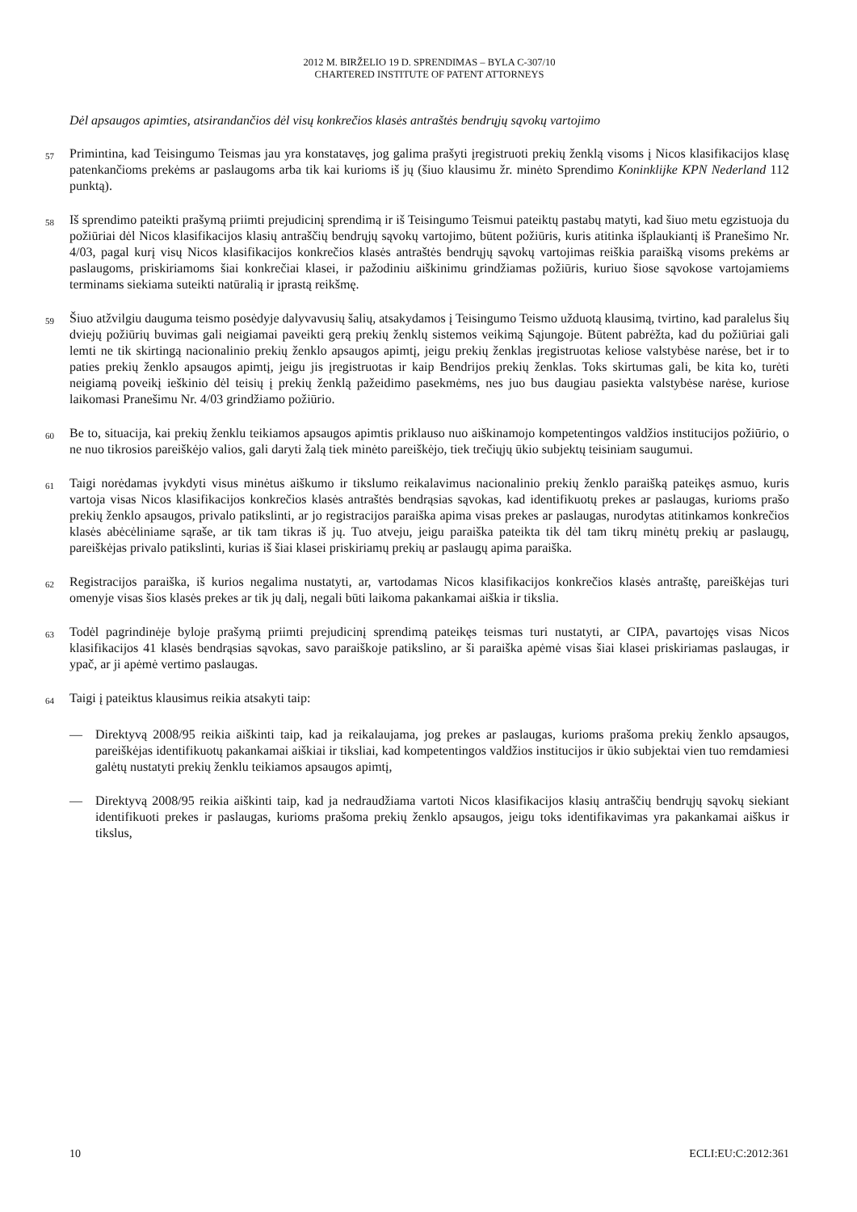2012 M. BIRŽELIO 19 D. SPRENDIMAS – BYLA C-307/10
CHARTERED INSTITUTE OF PATENT ATTORNEYS
Dėl apsaugos apimties, atsirandančios dėl visų konkrečios klasės antraštės bendrųjų sąvokų vartojimo
57 Primintina, kad Teisingumo Teismas jau yra konstatavęs, jog galima prašyti įregistruoti prekių ženklą visoms į Nicos klasifikacijos klasę patenkančioms prekėms ar paslaugoms arba tik kai kurioms iš jų (šiuo klausimu žr. minėto Sprendimo Koninklijke KPN Nederland 112 punktą).
58 Iš sprendimo pateikti prašymą priimti prejudicinį sprendimą ir iš Teisingumo Teismui pateiktų pastabų matyti, kad šiuo metu egzistuoja du požiūriai dėl Nicos klasifikacijos klasių antraščių bendrųjų sąvokų vartojimo, būtent požiūris, kuris atitinka išplaukiantį iš Pranešimo Nr. 4/03, pagal kurį visų Nicos klasifikacijos konkrečios klasės antraštės bendrųjų sąvokų vartojimas reiškia paraišką visoms prekėms ar paslaugoms, priskiriamoms šiai konkrečiai klasei, ir pažodiniu aiškinimu grindžiamas požiūris, kuriuo šiose sąvokose vartojamiems terminams siekiama suteikti natūralią ir įprastą reikšmę.
59 Šiuo atžvilgiu dauguma teismo posėdyje dalyvavusių šalių, atsakydamos į Teisingumo Teismo užduotą klausimą, tvirtino, kad paralelus šių dviejų požiūrių buvimas gali neigiamai paveikti gerą prekių ženklų sistemos veikimą Sąjungoje. Būtent pabrėžta, kad du požiūriai gali lemti ne tik skirtingą nacionalinio prekių ženklo apsaugos apimtį, jeigu prekių ženklas įregistruotas keliose valstybėse narėse, bet ir to paties prekių ženklo apsaugos apimtį, jeigu jis įregistruotas ir kaip Bendrijos prekių ženklas. Toks skirtumas gali, be kita ko, turėti neigiamą poveikį ieškinio dėl teisių į prekių ženklą pažeidimo pasekmėms, nes juo bus daugiau pasiekta valstybėse narėse, kuriose laikomasi Pranešimu Nr. 4/03 grindžiamo požiūrio.
60 Be to, situacija, kai prekių ženklu teikiamos apsaugos apimtis priklauso nuo aiškinamojo kompetentingos valdžios institucijos požiūrio, o ne nuo tikrosios pareiškėjo valios, gali daryti žalą tiek minėto pareiškėjo, tiek trečiųjų ūkio subjektų teisiniam saugumui.
61 Taigi norėdamas įvykdyti visus minėtus aiškumo ir tikslumo reikalavimus nacionalinio prekių ženklo paraišką pateikęs asmuo, kuris vartoja visas Nicos klasifikacijos konkrečios klasės antraštės bendrąsias sąvokas, kad identifikuotų prekes ar paslaugas, kurioms prašo prekių ženklo apsaugos, privalo patikslinti, ar jo registracijos paraiška apima visas prekes ar paslaugas, nurodytas atitinkamos konkrečios klasės abėcėliniame sąraše, ar tik tam tikras iš jų. Tuo atveju, jeigu paraiška pateikta tik dėl tam tikrų minėtų prekių ar paslaugų, pareiškėjas privalo patikslinti, kurias iš šiai klasei priskiriamų prekių ar paslaugų apima paraiška.
62 Registracijos paraiška, iš kurios negalima nustatyti, ar, vartodamas Nicos klasifikacijos konkrečios klasės antraštę, pareiškėjas turi omenyje visas šios klasės prekes ar tik jų dalį, negali būti laikoma pakankamai aiškia ir tikslia.
63 Todėl pagrindinėje byloje prašymą priimti prejudicinį sprendimą pateikęs teismas turi nustatyti, ar CIPA, pavartojęs visas Nicos klasifikacijos 41 klasės bendrąsias sąvokas, savo paraiškoje patikslino, ar ši paraiška apėmė visas šiai klasei priskiriamas paslaugas, ir ypač, ar ji apėmė vertimo paslaugas.
64 Taigi į pateiktus klausimus reikia atsakyti taip:
— Direktyvą 2008/95 reikia aiškinti taip, kad ja reikalaujama, jog prekes ar paslaugas, kurioms prašoma prekių ženklo apsaugos, pareiškėjas identifikuotų pakankamai aiškiai ir tiksliai, kad kompetentingos valdžios institucijos ir ūkio subjektai vien tuo remdamiesi galėtų nustatyti prekių ženklu teikiamos apsaugos apimtį,
— Direktyvą 2008/95 reikia aiškinti taip, kad ja nedraudžiama vartoti Nicos klasifikacijos klasių antraščių bendrųjų sąvokų siekiant identifikuoti prekes ir paslaugas, kurioms prašoma prekių ženklo apsaugos, jeigu toks identifikavimas yra pakankamai aiškus ir tikslus,
10 ECLI:EU:C:2012:361